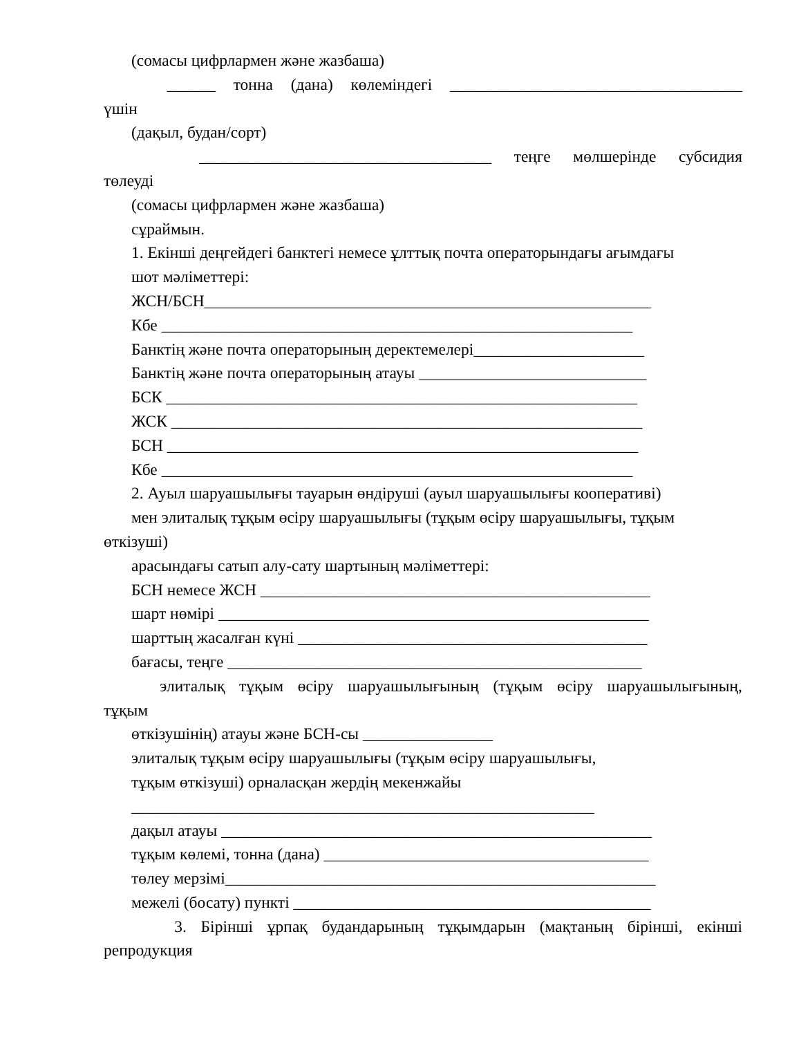(сомасы цифрлармен және жазбаша)
______ тонна (дана) көлеміндегі ____________________________________
үшін
(дақыл, будан/сорт)
____________________________________ теңге мөлшерінде субсидия
төлеуді
(сомасы цифрлармен және жазбаша)
сұраймын.
1. Екінші деңгейдегі банктегі немесе ұлттық почта операторындағы ағымдағы
шот мәліметтері:
ЖСН/БСН_______________________________________________________
Кбе __________________________________________________________
Банктің және почта операторының деректемелері_____________________
Банктің және почта операторының атауы ____________________________
БСК __________________________________________________________
ЖСК __________________________________________________________
БСН __________________________________________________________
Кбе __________________________________________________________
2. Ауыл шаруашылығы тауарын өндіруші (ауыл шаруашылығы кооперативі)
мен элиталық тұқым өсіру шаруашылығы (тұқым өсіру шаруашылығы, тұқым
өткізуші)
арасындағы сатып алу-сату шартының мәліметтері:
БСН немесе ЖСН ________________________________________________
шарт нөмірі _____________________________________________________
шарттың жасалған күні ___________________________________________
бағасы, теңге ___________________________________________________
элиталық тұқым өсіру шаруашылығының (тұқым өсіру шаруашылығының,
тұқым
өткізушінің) атауы және БСН-сы ________________
элиталық тұқым өсіру шаруашылығы (тұқым өсіру шаруашылығы,
тұқым өткізуші) орналасқан жердің мекенжайы
_________________________________________________________
дақыл атауы _____________________________________________________
тұқым көлемі, тонна (дана) ________________________________________
төлеу мерзімі_____________________________________________________
межелі (босату) пункті ____________________________________________
3. Бірінші ұрпақ будандарының тұқымдарын (мақтаның бірінші, екінші
репродукция